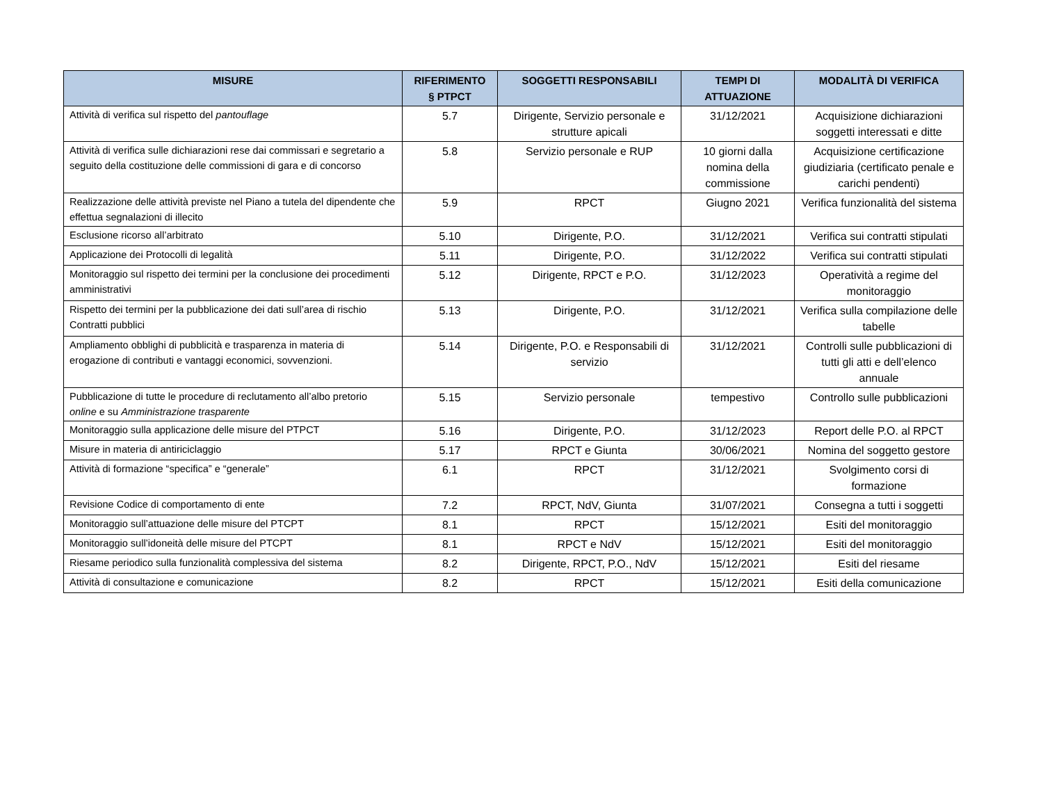| MISURE | RIFERIMENTO § PTPCT | SOGGETTI RESPONSABILI | TEMPI DI ATTUAZIONE | MODALITÀ DI VERIFICA |
| --- | --- | --- | --- | --- |
| Attività di verifica sul rispetto del pantouflage | 5.7 | Dirigente, Servizio personale e strutture apicali | 31/12/2021 | Acquisizione dichiarazioni soggetti interessati e ditte |
| Attività di verifica sulle dichiarazioni rese dai commissari e segretario a seguito della costituzione delle commissioni di gara e di concorso | 5.8 | Servizio personale e RUP | 10 giorni dalla nomina della commissione | Acquisizione certificazione giudiziaria (certificato penale e carichi pendenti) |
| Realizzazione delle attività previste nel Piano a tutela del dipendente che effettua segnalazioni di illecito | 5.9 | RPCT | Giugno 2021 | Verifica funzionalità del sistema |
| Esclusione ricorso all’arbitrato | 5.10 | Dirigente, P.O. | 31/12/2021 | Verifica sui contratti stipulati |
| Applicazione dei Protocolli di legalità | 5.11 | Dirigente, P.O. | 31/12/2022 | Verifica sui contratti stipulati |
| Monitoraggio sul rispetto dei termini per la conclusione dei procedimenti amministrativi | 5.12 | Dirigente, RPCT e P.O. | 31/12/2023 | Operatività a regime del monitoraggio |
| Rispetto dei termini per la pubblicazione dei dati sull’area di rischio Contratti pubblici | 5.13 | Dirigente, P.O. | 31/12/2021 | Verifica sulla compilazione delle tabelle |
| Ampliamento obblighi di pubblicità e trasparenza in materia di erogazione di contributi e vantaggi economici, sovvenzioni. | 5.14 | Dirigente, P.O. e Responsabili di servizio | 31/12/2021 | Controlli sulle pubblicazioni di tutti gli atti e dell’elenco annuale |
| Pubblicazione di tutte le procedure di reclutamento all’albo pretorio online e su Amministrazione trasparente | 5.15 | Servizio personale | tempestivo | Controllo sulle pubblicazioni |
| Monitoraggio sulla applicazione delle misure del PTPCT | 5.16 | Dirigente, P.O. | 31/12/2023 | Report delle P.O. al RPCT |
| Misure in materia di antiriciclaggio | 5.17 | RPCT e Giunta | 30/06/2021 | Nomina del soggetto gestore |
| Attività di formazione “specifica” e “generale” | 6.1 | RPCT | 31/12/2021 | Svolgimento corsi di formazione |
| Revisione Codice di comportamento di ente | 7.2 | RPCT, NdV, Giunta | 31/07/2021 | Consegna a tutti i soggetti |
| Monitoraggio sull’attuazione delle misure del PTCPT | 8.1 | RPCT | 15/12/2021 | Esiti del monitoraggio |
| Monitoraggio sull’idoneità delle misure del PTCPT | 8.1 | RPCT e NdV | 15/12/2021 | Esiti del monitoraggio |
| Riesame periodico sulla funzionalità complessiva del sistema | 8.2 | Dirigente, RPCT, P.O., NdV | 15/12/2021 | Esiti del riesame |
| Attività di consultazione e comunicazione | 8.2 | RPCT | 15/12/2021 | Esiti della comunicazione |